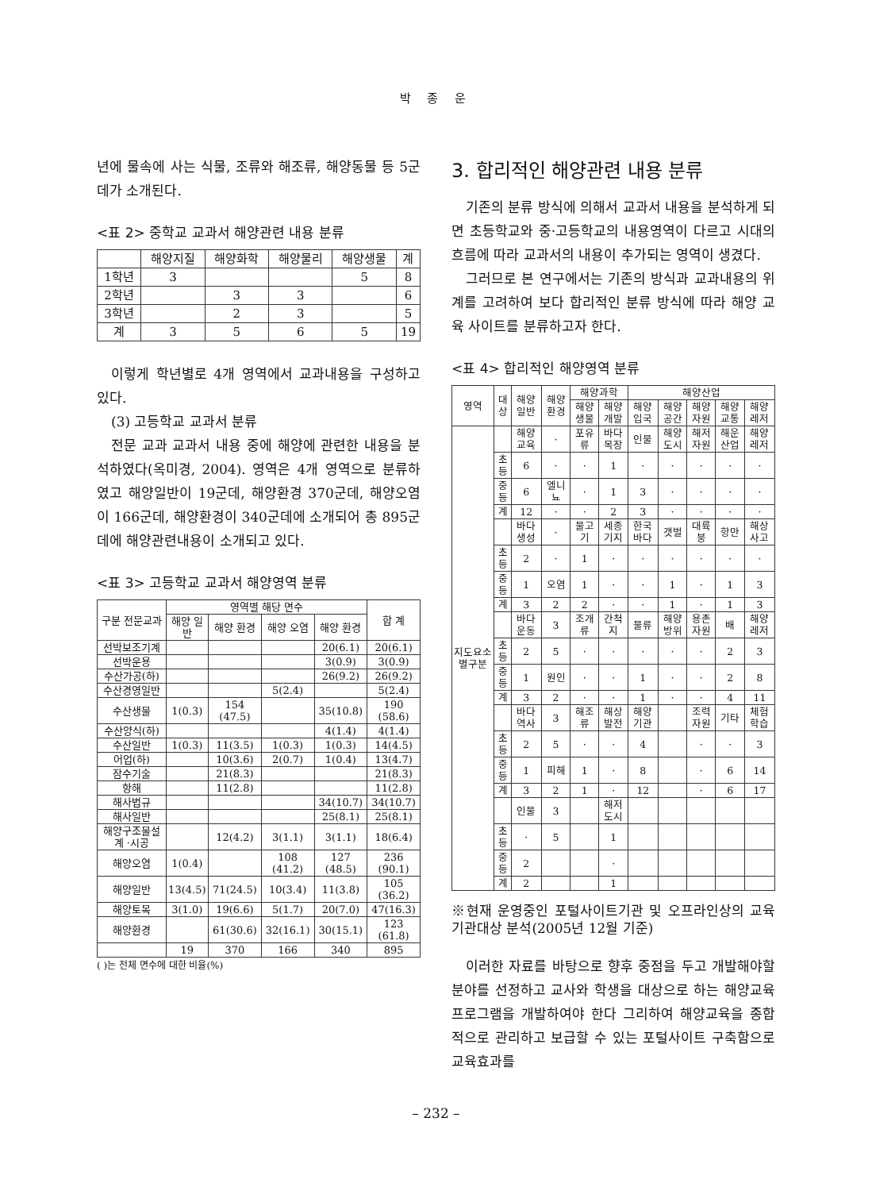박 종 운
년에 물속에 사는 식물, 조류와 해조류, 해양동물 등 5군데가 소개된다.
<표 2> 중학교 교과서 해양관련 내용 분류
| | 해양지질 | 해양화학 | 해양물리 | 해양생물 | 계 |
| --- | --- | --- | --- | --- | --- |
| 1학년 | 3 | | | 5 | 8 |
| 2학년 | | 3 | 3 | | 6 |
| 3학년 | | 2 | 3 | | 5 |
| 계 | 3 | 5 | 6 | 5 | 19 |
이렇게 학년별로 4개 영역에서 교과내용을 구성하고 있다.
(3) 고등학교 교과서 분류
전문 교과 교과서 내용 중에 해양에 관련한 내용을 분석하였다(옥미경, 2004). 영역은 4개 영역으로 분류하였고 해양일반이 19군데, 해양환경 370군데, 해양오염이 166군데, 해양환경이 340군데에 소개되어 총 895군데에 해양관련내용이 소개되고 있다.
<표 3> 고등학교 교과서 해양영역 분류
| 구분 전문교과 | 영역별 해당 면수 | | | | 합 계 |
| --- | --- | --- | --- | --- | --- |
| | 해양 일반 | 해양 환경 | 해양 오염 | 해양 환경 | |
| 선박보조기계 | | | | 20(6.1) | 20(6.1) |
| 선박운용 | | | | 3(0.9) | 3(0.9) |
| 수산가공(하) | | | | 26(9.2) | 26(9.2) |
| 수산경영일반 | | | 5(2.4) | | 5(2.4) |
| 수산생물 | 1(0.3) | 154 (47.5) | | 35(10.8) | 190 (58.6) |
| 수산양식(하) | | | | 4(1.4) | 4(1.4) |
| 수산일반 | 1(0.3) | 11(3.5) | 1(0.3) | 1(0.3) | 14(4.5) |
| 어업(하) | | 10(3.6) | 2(0.7) | 1(0.4) | 13(4.7) |
| 잠수기술 | | 21(8.3) | | | 21(8.3) |
| 항해 | | 11(2.8) | | | 11(2.8) |
| 해사법규 | | | | 34(10.7) | 34(10.7) |
| 해사일반 | | | | 25(8.1) | 25(8.1) |
| 해양구조물설계 ·시공 | | 12(4.2) | 3(1.1) | 3(1.1) | 18(6.4) |
| 해양오염 | 1(0.4) | | 108 (41.2) | 127 (48.5) | 236 (90.1) |
| 해양일반 | 13(4.5) | 71(24.5) | 10(3.4) | 11(3.8) | 105 (36.2) |
| 해양토목 | 3(1.0) | 19(6.6) | 5(1.7) | 20(7.0) | 47(16.3) |
| 해양환경 | | 61(30.6) | 32(16.1) | 30(15.1) | 123 (61.8) |
| | 19 | 370 | 166 | 340 | 895 |
( )는 전체 면수에 대한 비율(%)
3. 합리적인 해양관련 내용 분류
기존의 분류 방식에 의해서 교과서 내용을 분석하게 되면 초등학교와 중·고등학교의 내용영역이 다르고 시대의 흐름에 따라 교과서의 내용이 추가되는 영역이 생겼다.
그러므로 본 연구에서는 기존의 방식과 교과내용의 위계를 고려하여 보다 합리적인 분류 방식에 따라 해양 교육 사이트를 분류하고자 한다.
<표 4> 합리적인 해양영역 분류
| 영역 | 대상 | 해양 일반 | 해양 환경 | 해양과학 | | 해양산업 | | | | |
| --- | --- | --- | --- | --- | --- | --- | --- | --- | --- | --- |
| | | | | 해양 생물 | 해양 개발 | 해양 입국 | 해양 공간 | 해양 자원 | 해양 교통 | 해양 레저 |
| 지도요소별구분 | | 해양 교육 | · | 포유류 | 바다 목장 | 인물 | 해양 도시 | 해저 자원 | 해운 산업 | 해양 레저 |
| | 초등 | 6 | · | · | 1 | · | · | · | · | · |
| | 중등 | 6 | 엘니뇨 | · | 1 | 3 | · | · | · | · |
| | 계 | 12 | · | · | 2 | 3 | · | · | · | · |
| | | 바다 생성 | · | 물고기 | 세종 기지 | 한국 바다 | 갯벌 | 대륙붕 | 항만 | 해상 사고 |
| | 초등 | 2 | · | 1 | · | · | · | · | · | · |
| | 중등 | 1 | 오염 | 1 | · | · | 1 | · | 1 | 3 |
| | 계 | 3 | 2 | 2 | · | · | 1 | · | 1 | 3 |
| | | 바다 운동 | 3 | 조개류 | 간척지 | 물류 | 해양 방위 | 용존 자원 | 배 | 해양 레저 |
| | 초등 | 2 | 5 | · | · | · | · | · | 2 | 3 |
| | 중등 | 1 | 원인 | · | · | 1 | · | · | 2 | 8 |
| | 계 | 3 | 2 | · | · | 1 | · | · | 4 | 11 |
| | | 바다 역사 | 3 | 해조류 | 해상 발전 | 해양 기관 | | 조력 자원 | 기타 | 체험 학습 |
| | 초등 | 2 | 5 | · | · | 4 | | · | · | 3 |
| | 중등 | 1 | 피해 | 1 | · | 8 | | · | 6 | 14 |
| | 계 | 3 | 2 | 1 | · | 12 | | · | 6 | 17 |
| | | 인물 | 3 | | 해저 도시 | | | | | |
| | 초등 | · | 5 | | 1 | | | | | |
| | 중등 | 2 | | | · | | | | | |
| | 계 | 2 | | | 1 | | | | | |
※현재 운영중인 포털사이트기관 및 오프라인상의 교육기관대상 분석(2005년 12월 기준)
이러한 자료를 바탕으로 향후 중점을 두고 개발해야할 분야를 선정하고 교사와 학생을 대상으로 하는 해양교육 프로그램을 개발하여야 한다 그리하여 해양교육을 종합적으로 관리하고 보급할 수 있는 포털사이트 구축함으로 교육효과를
– 232 –